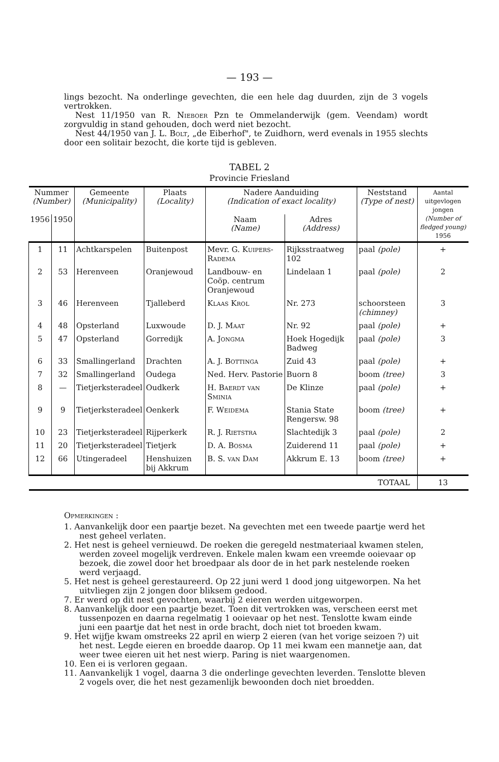— 193 —
lings bezocht. Na onderlinge gevechten, die een hele dag duurden, zijn de 3 vogels vertrokken.
Nest 11/1950 van R. Nieboer Pzn te Ommelanderwijk (gem. Veendam) wordt zorgvuldig in stand gehouden, doch werd niet bezocht.
Nest 44/1950 van J. L. Bolt, „de Eiberhof", te Zuidhorn, werd evenals in 1955 slechts door een solitair bezocht, die korte tijd is gebleven.
TABEL 2
Provincie Friesland
| Nummer (Number) | | Gemeente (Municipality) | Plaats (Locality) | Nadere Aanduiding (Indication of exact locality) | | Neststand (Type of nest) | Aantal uitgevlogen jongen (Number of fledged young) 1956 |
| --- | --- | --- | --- | --- | --- | --- | --- |
| 1956 | 1950 | | | Naam (Name) | Adres (Address) | | |
| 1 | 11 | Achtkarspelen | Buitenpost | Mevr. G. Kuipers-Radema | Rijksstraatweg 102 | paal (pole) | + |
| 2 | 53 | Herenveen | Oranjewoud | Landbouw- en Coöp. centrum Oranjewoud | Lindelaan 1 | paal (pole) | 2 |
| 3 | 46 | Herenveen | Tjalleberd | Klaas Krol | Nr. 273 | schoorsteen (chimney) | 3 |
| 4 | 48 | Opsterland | Luxwoude | D. J. Maat | Nr. 92 | paal (pole) | + |
| 5 | 47 | Opsterland | Gorredijk | A. Jongma | Hoek Hogedijk Badweg | paal (pole) | 3 |
| 6 | 33 | Smallingerland | Drachten | A. J. Bottinga | Zuid 43 | paal (pole) | + |
| 7 | 32 | Smallingerland | Oudega | Ned. Herv. Pastorie | Buorn 8 | boom (tree) | 3 |
| 8 | — | Tietjerksteradeel | Oudkerk | H. Baerdt van Sminia | De Klinze | paal (pole) | + |
| 9 | 9 | Tietjerksteradeel | Oenkerk | F. Weidema | Stania State Rengersw. 98 | boom (tree) | + |
| 10 | 23 | Tietjerksteradeel | Rijperkerk | R. J. Rietstra | Slachtedijk 3 | paal (pole) | 2 |
| 11 | 20 | Tietjerksteradeel | Tietjerk | D. A. Bosma | Zuiderend 11 | paal (pole) | + |
| 12 | 66 | Utingeradeel | Henshuizen bij Akkrum | B. S. van Dam | Akkrum E. 13 | boom (tree) | + |
| TOTAAL | | | | | | | 13 |
Opmerkingen :
1. Aanvankelijk door een paartje bezet. Na gevechten met een tweede paartje werd het nest geheel verlaten.
2. Het nest is geheel vernieuwd. De roeken die geregeld nestmateriaal kwamen stelen, werden zoveel mogelijk verdreven. Enkele malen kwam een vreemde ooievaar op bezoek, die zowel door het broedpaar als door de in het park nestelende roeken werd verjaagd.
5. Het nest is geheel gerestaureerd. Op 22 juni werd 1 dood jong uitgeworpen. Na het uitvliegen zijn 2 jongen door bliksem gedood.
7. Er werd op dit nest gevochten, waarbij 2 eieren werden uitgeworpen.
8. Aanvankelijk door een paartje bezet. Toen dit vertrokken was, verscheen eerst met tussenpozen en daarna regelmatig 1 ooievaar op het nest. Tenslotte kwam einde juni een paartje dat het nest in orde bracht, doch niet tot broeden kwam.
9. Het wijfje kwam omstreeks 22 april en wierp 2 eieren (van het vorige seizoen ?) uit het nest. Legde eieren en broedde daarop. Op 11 mei kwam een mannetje aan, dat weer twee eieren uit het nest wierp. Paring is niet waargenomen.
10. Een ei is verloren gegaan.
11. Aanvankelijk 1 vogel, daarna 3 die onderlinge gevechten leverden. Tenslotte bleven 2 vogels over, die het nest gezamenlijk bewoonden doch niet broedden.